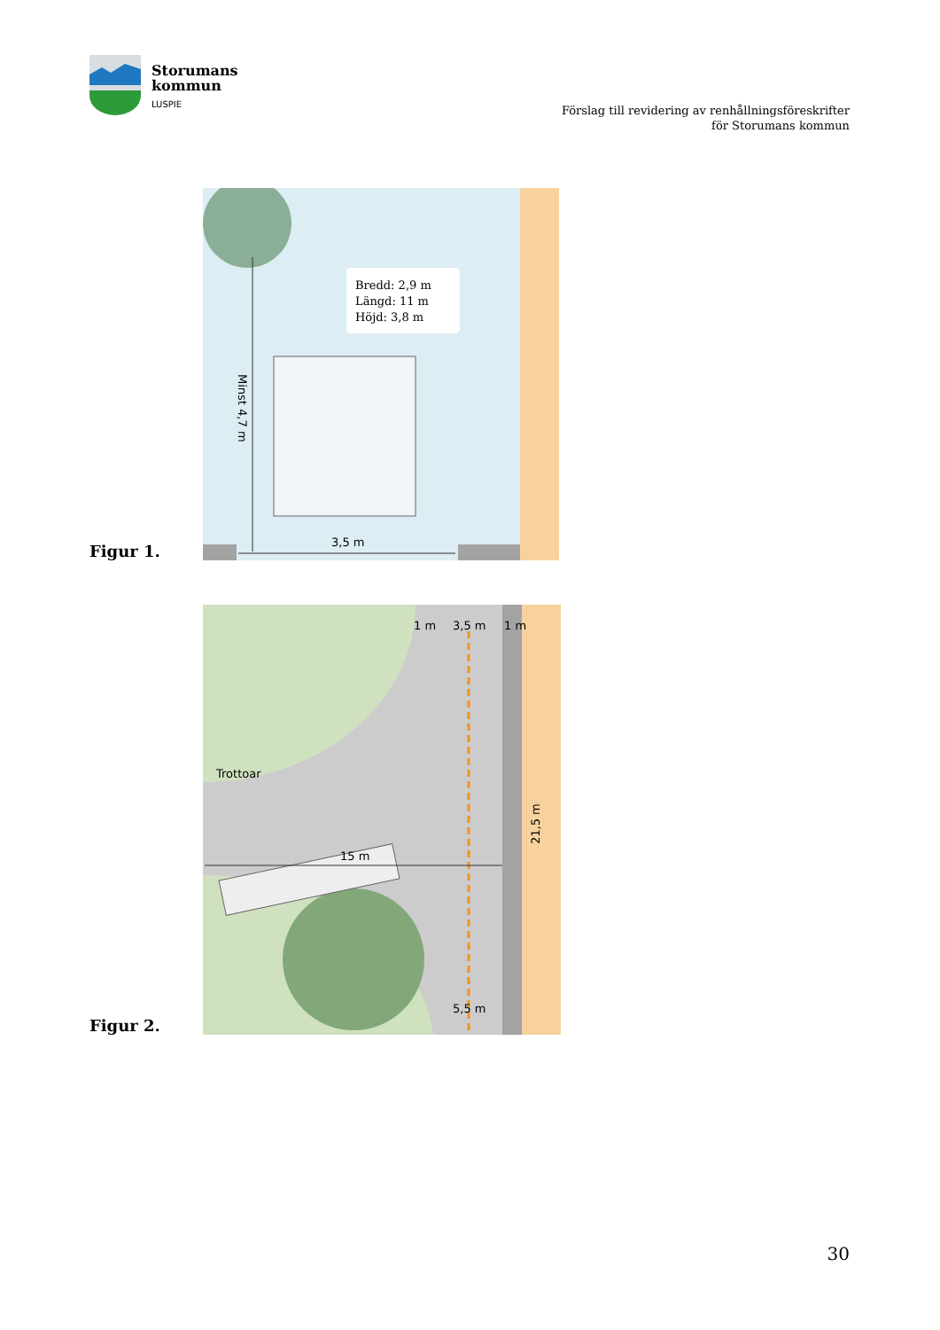Storumans
kommun
LUSPIE
Förslag till revidering av renhållningsföreskrifter
för Storumans kommun
Figur 1.
Bredd: 2,9 m
Längd: 11 m
Höjd: 3,8 m
3,5 m
Minst 4,7 m
Figur 2.
1 m
3,5 m
1 m
Trottoar
15 m
5,5 m
21,5 m
30